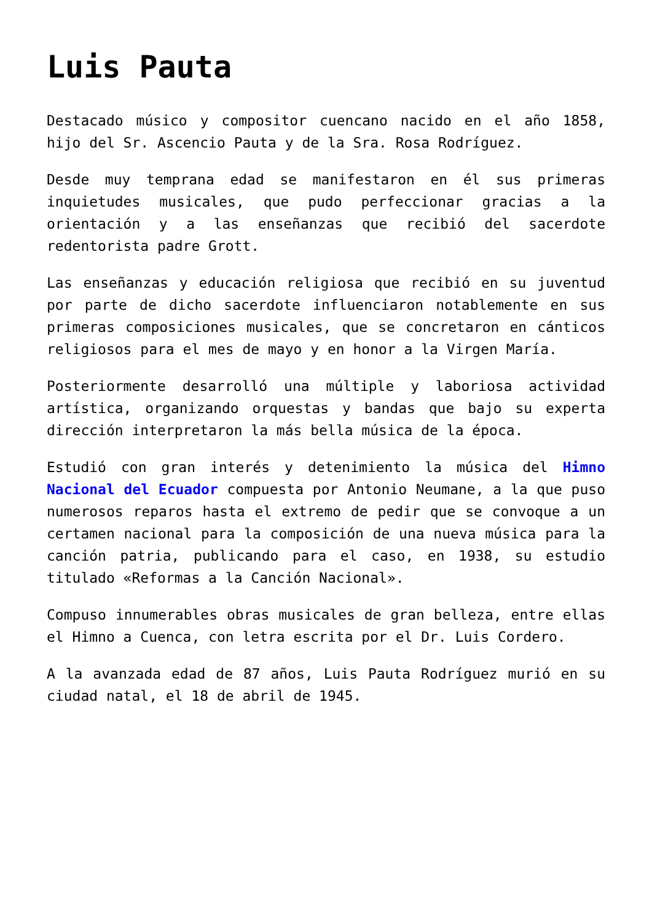Luis Pauta
Destacado músico y compositor cuencano nacido en el año 1858, hijo del Sr. Ascencio Pauta y de la Sra. Rosa Rodríguez.
Desde muy temprana edad se manifestaron en él sus primeras inquietudes musicales, que pudo perfeccionar gracias a la orientación y a las enseñanzas que recibió del sacerdote redentorista padre Grott.
Las enseñanzas y educación religiosa que recibió en su juventud por parte de dicho sacerdote influenciaron notablemente en sus primeras composiciones musicales, que se concretaron en cánticos religiosos para el mes de mayo y en honor a la Virgen María.
Posteriormente desarrolló una múltiple y laboriosa actividad artística, organizando orquestas y bandas que bajo su experta dirección interpretaron la más bella música de la época.
Estudió con gran interés y detenimiento la música del Himno Nacional del Ecuador compuesta por Antonio Neumane, a la que puso numerosos reparos hasta el extremo de pedir que se convoque a un certamen nacional para la composición de una nueva música para la canción patria, publicando para el caso, en 1938, su estudio titulado «Reformas a la Canción Nacional».
Compuso innumerables obras musicales de gran belleza, entre ellas el Himno a Cuenca, con letra escrita por el Dr. Luis Cordero.
A la avanzada edad de 87 años, Luis Pauta Rodríguez murió en su ciudad natal, el 18 de abril de 1945.